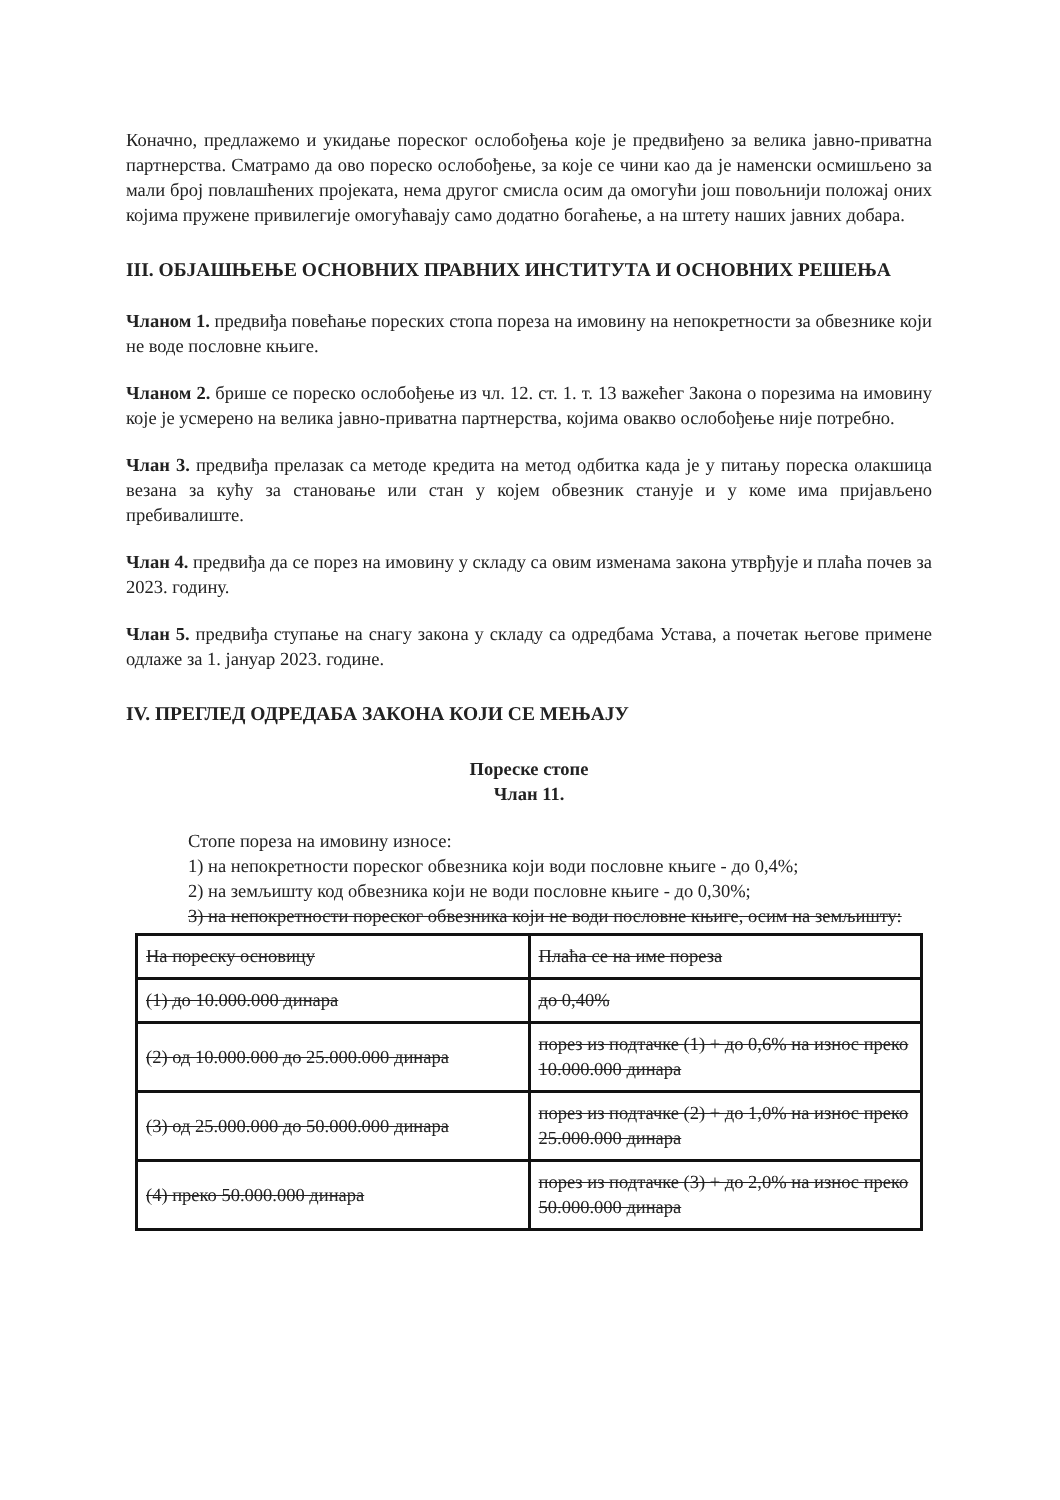Коначно, предлажемо и укидање пореског ослобођења које је предвиђено за велика јавно-приватна партнерства. Сматрамо да ово пореско ослобођење, за које се чини као да је наменски осмишљено за мали број повлашћених пројеката, нема другог смисла осим да омогући још повољнији положај оних којима пружене привилегије омогућавају само додатно богаћење, а на штету наших јавних добара.
III. ОБЈАШЊЕЊЕ ОСНОВНИХ ПРАВНИХ ИНСТИТУТА И ОСНОВНИХ РЕШЕЊА
Чланом 1. предвиђа повећање пореских стопа пореза на имовину на непокретности за обвезнике који не воде пословне књиге.
Чланом 2. брише се пореско ослобођење из чл. 12. ст. 1. т. 13 важећег Закона о порезима на имовину које је усмерено на велика јавно-приватна партнерства, којима овакво ослобођење није потребно.
Члан 3. предвиђа прелазак са методе кредита на метод одбитка када је у питању пореска олакшица везана за кућу за становање или стан у којем обвезник станује и у коме има пријављено пребивалиште.
Члан 4. предвиђа да се порез на имовину у складу са овим изменама закона утврђује и плаћа почев за 2023. годину.
Члан 5. предвиђа ступање на снагу закона у складу са одредбама Устава, а почетак његове примене одлаже за 1. јануар 2023. године.
IV. ПРЕГЛЕД ОДРЕДАБА ЗАКОНА КОЈИ СЕ МЕЊАЈУ
Пореске стопе
Члан 11.
Стопе пореза на имовину износе:
1) на непокретности пореског обвезника који води пословне књиге - до 0,4%;
2) на земљишту код обвезника који не води пословне књиге - до 0,30%;
3) на непокретности пореског обвезника који не води пословне књиге, осим на земљишту:
| На пореску основицу | Плаћа се на име пореза |
| (1) до 10.000.000 динара | до 0,40% |
| (2) од 10.000.000 до 25.000.000 динара | порез из подтачке (1) + до 0,6% на износ преко 10.000.000 динара |
| (3) од 25.000.000 до 50.000.000 динара | порез из подтачке (2) + до 1,0% на износ преко 25.000.000 динара |
| (4) преко 50.000.000 динара | порез из подтачке (3) + до 2,0% на износ преко 50.000.000 динара |